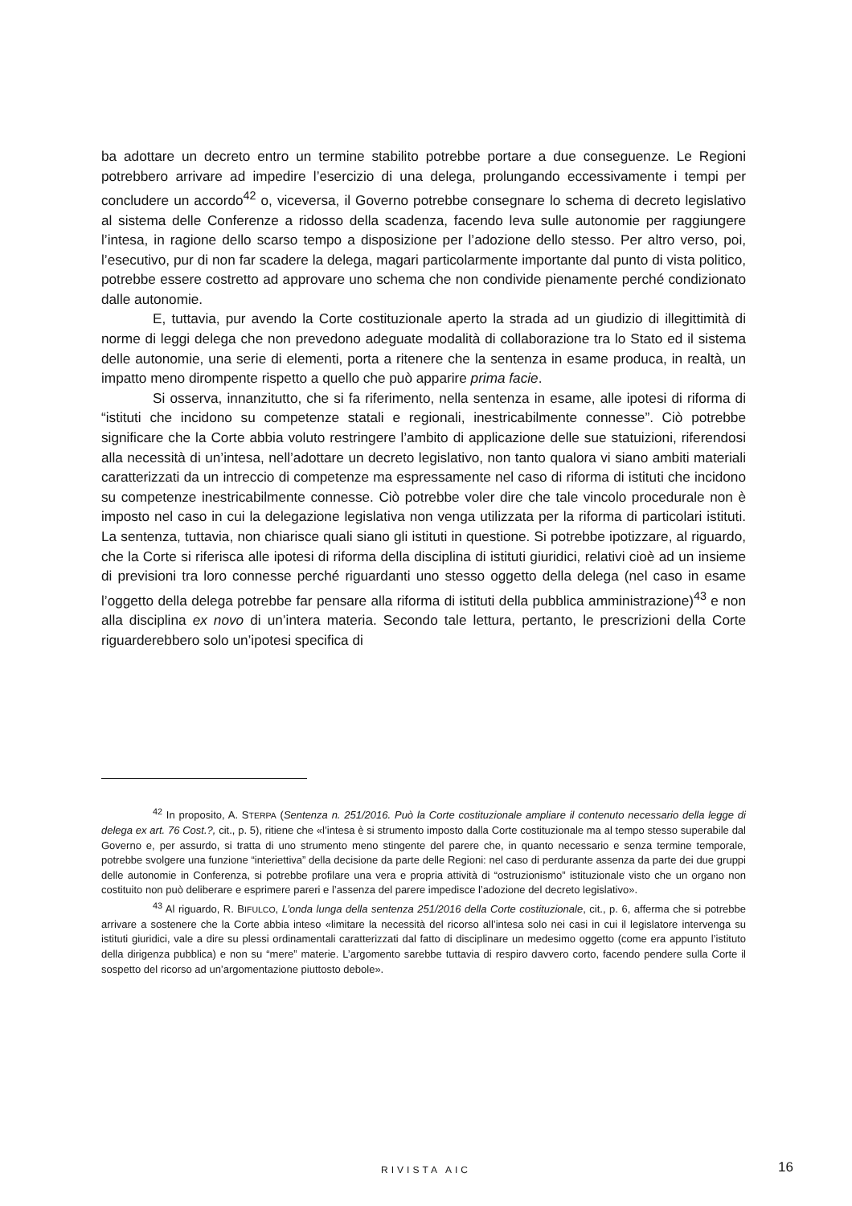ba adottare un decreto entro un termine stabilito potrebbe portare a due conseguenze. Le Regioni potrebbero arrivare ad impedire l’esercizio di una delega, prolungando eccessivamente i tempi per concludere un accordo<sup>42</sup> o, viceversa, il Governo potrebbe consegnare lo schema di decreto legislativo al sistema delle Conferenze a ridosso della scadenza, facendo leva sulle autonomie per raggiungere l’intesa, in ragione dello scarso tempo a disposizione per l’adozione dello stesso. Per altro verso, poi, l’esecutivo, pur di non far scadere la delega, magari particolarmente importante dal punto di vista politico, potrebbe essere costretto ad approvare uno schema che non condivide pienamente perché condizionato dalle autonomie.
E, tuttavia, pur avendo la Corte costituzionale aperto la strada ad un giudizio di illegittimità di norme di leggi delega che non prevedono adeguate modalità di collaborazione tra lo Stato ed il sistema delle autonomie, una serie di elementi, porta a ritenere che la sentenza in esame produca, in realtà, un impatto meno dirompente rispetto a quello che può apparire prima facie.
Si osserva, innanzitutto, che si fa riferimento, nella sentenza in esame, alle ipotesi di riforma di “istituti che incidono su competenze statali e regionali, inestricabilmente connesse”. Ciò potrebbe significare che la Corte abbia voluto restringere l’ambito di applicazione delle sue statuizioni, riferendosi alla necessità di un’intesa, nell’adottare un decreto legislativo, non tanto qualora vi siano ambiti materiali caratterizzati da un intreccio di competenze ma espressamente nel caso di riforma di istituti che incidono su competenze inestricabilmente connesse. Ciò potrebbe voler dire che tale vincolo procedurale non è imposto nel caso in cui la delegazione legislativa non venga utilizzata per la riforma di particolari istituti. La sentenza, tuttavia, non chiarisce quali siano gli istituti in questione. Si potrebbe ipotizzare, al riguardo, che la Corte si riferisca alle ipotesi di riforma della disciplina di istituti giuridici, relativi cioè ad un insieme di previsioni tra loro connesse perché riguardanti uno stesso oggetto della delega (nel caso in esame l’oggetto della delega potrebbe far pensare alla riforma di istituti della pubblica amministrazione)<sup>43</sup> e non alla disciplina ex novo di un’intera materia. Secondo tale lettura, pertanto, le prescrizioni della Corte riguarderebbero solo un’ipotesi specifica di
<sup>42</sup> In proposito, A. STERPA (Sentenza n. 251/2016. Può la Corte costituzionale ampliare il contenuto necessario della legge di delega ex art. 76 Cost.?, cit., p. 5), ritiene che «l’intesa è si strumento imposto dalla Corte costituzionale ma al tempo stesso superabile dal Governo e, per assurdo, si tratta di uno strumento meno stingente del parere che, in quanto necessario e senza termine temporale, potrebbe svolgere una funzione “interiettiva” della decisione da parte delle Regioni: nel caso di perdurante assenza da parte dei due gruppi delle autonomie in Conferenza, si potrebbe profilare una vera e propria attività di “ostruzionismo” istituzionale visto che un organo non costituito non può deliberare e esprimere pareri e l’assenza del parere impedisce l’adozione del decreto legislativo».
<sup>43</sup> Al riguardo, R. BIFULCO, L’onda lunga della sentenza 251/2016 della Corte costituzionale, cit., p. 6, afferma che si potrebbe arrivare a sostenere che la Corte abbia inteso «limitare la necessità del ricorso all’intesa solo nei casi in cui il legislatore intervenga su istituti giuridici, vale a dire su plessi ordinamentali caratterizzati dal fatto di disciplinare un medesimo oggetto (come era appunto l’istituto della dirigenza pubblica) e non su “mere” materie. L’argomento sarebbe tuttavia di respiro davvero corto, facendo pendere sulla Corte il sospetto del ricorso ad un’argomentazione piuttosto debole».
RIVISTA AIC 16